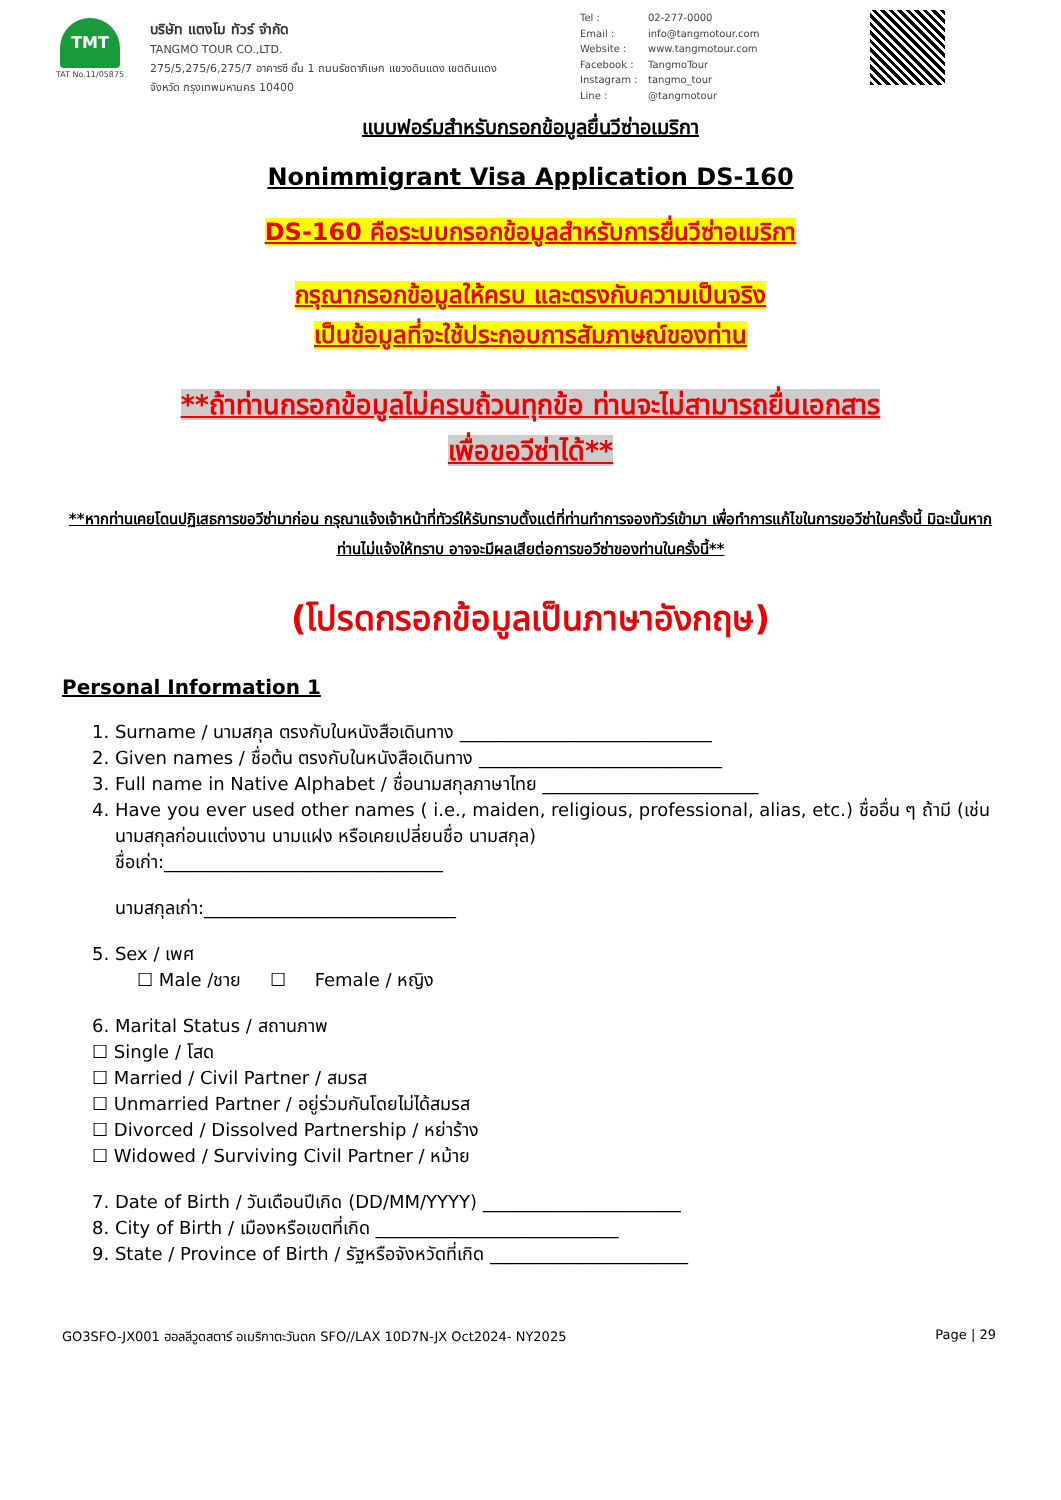TMT
TAT No.11/05875
บริษัท แตงโม ทัวร์ จำกัด
TANGMO TOUR CO.,LTD.
275/5,275/6,275/7 อาคารซี ชั้น 1 ถนนรัชดาภิเษก แขวงดินแดง เขตดินแดง
จังหวัด กรุงเทพมหานคร 10400
Tel : 02-277-0000
Email : info@tangmotour.com
Website : www.tangmotour.com
Facebook : TangmoTour
Instagram : tangmo_tour
Line : @tangmotour
แบบฟอร์มสำหรับกรอกข้อมูลยื่นวีซ่าอเมริกา
Nonimmigrant Visa Application DS-160
DS-160 คือระบบกรอกข้อมูลสำหรับการยื่นวีซ่าอเมริกา
กรุณากรอกข้อมูลให้ครบ และตรงกับความเป็นจริง
เป็นข้อมูลที่จะใช้ประกอบการสัมภาษณ์ของท่าน
**ถ้าท่านกรอกข้อมูลไม่ครบถ้วนทุกข้อ ท่านจะไม่สามารถยื่นเอกสาร
เพื่อขอวีซ่าได้**
**หากท่านเคยโดนปฏิเสธการขอวีซ่ามาก่อน กรุณาแจ้งเจ้าหน้าที่ทัวร์ให้รับทราบตั้งแต่ที่ท่านทำการจองทัวร์เข้ามา เพื่อทำการแก้ไขในการขอวีซ่าในครั้งนี้ มิฉะนั้นหากท่านไม่แจ้งให้ทราบ อาจจะมีผลเสียต่อการขอวีซ่าของท่านในครั้งนี้**
(โปรดกรอกข้อมูลเป็นภาษาอังกฤษ)
Personal Information 1
1. Surname / นามสกุล ตรงกับในหนังสือเดินทาง ____________________________
2. Given names / ชื่อต้น ตรงกับในหนังสือเดินทาง ___________________________
3. Full name in Native Alphabet / ชื่อนามสกุลภาษาไทย ________________________
4. Have you ever used other names ( i.e., maiden, religious, professional, alias, etc.) ชื่ออื่น ๆ ถ้ามี (เช่น
นามสกุลก่อนแต่งงาน นามแฝง หรือเคยเปลี่ยนชื่อ นามสกุล)
ชื่อเก่า:_______________________________
นามสกุลเก่า:____________________________
5. Sex / เพศ
☐ Male /ชาย ☐ Female / หญิง
6. Marital Status / สถานภาพ
☐ Single / โสด
☐ Married / Civil Partner / สมรส
☐ Unmarried Partner / อยู่ร่วมกันโดยไม่ได้สมรส
☐ Divorced / Dissolved Partnership / หย่าร้าง
☐ Widowed / Surviving Civil Partner / หม้าย
7. Date of Birth / วันเดือนปีเกิด (DD/MM/YYYY) ______________________
8. City of Birth / เมืองหรือเขตที่เกิด ___________________________
9. State / Province of Birth / รัฐหรือจังหวัดที่เกิด ______________________
GO3SFO-JX001 ฮอลลีวูดสตาร์ อเมริกาตะวันตก SFO//LAX 10D7N-JX Oct2024- NY2025 Page | 29